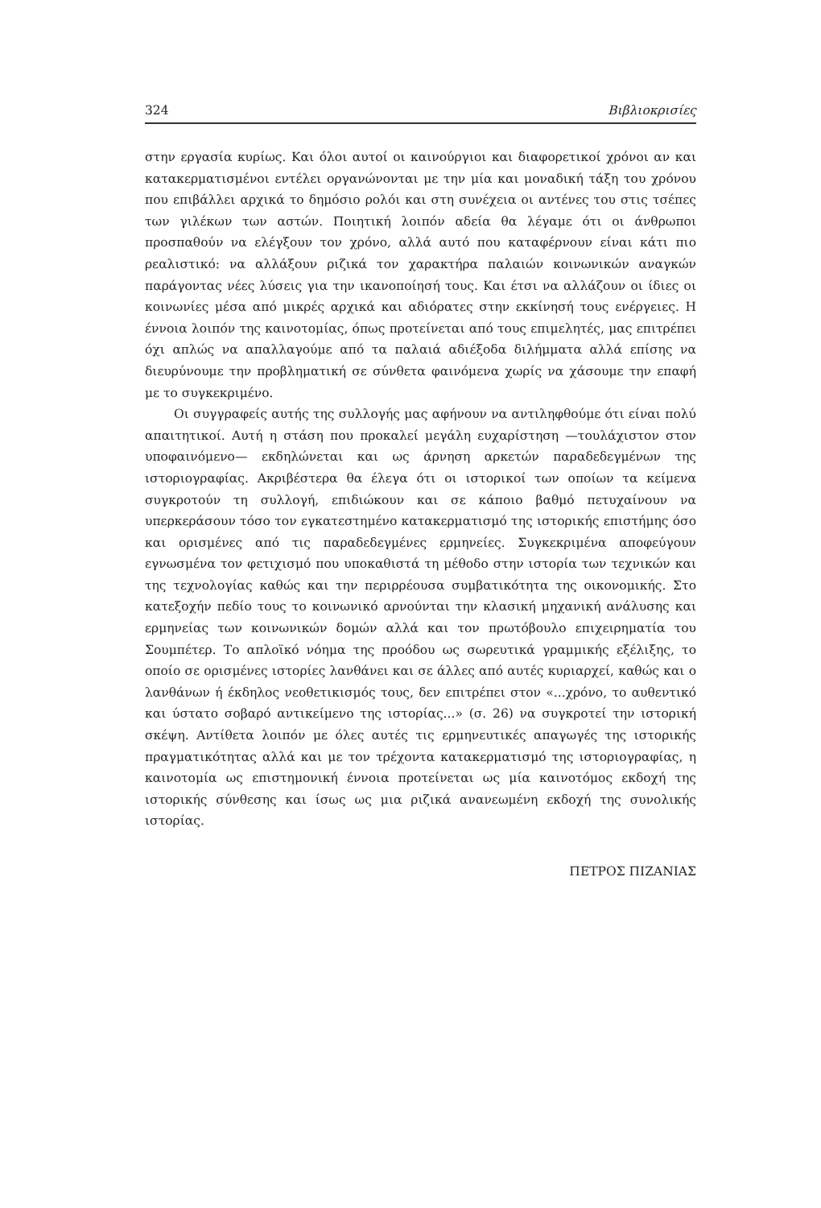324 Βιβλιοκρισίες
στην εργασία κυρίως. Και όλοι αυτοί οι καινούργιοι και διαφορετικοί χρόνοι αν και κατακερματισμένοι εντέλει οργανώνονται με την μία και μοναδική τάξη του χρόνου που επιβάλλει αρχικά το δημόσιο ρολόι και στη συνέχεια οι αντένες του στις τσέπες των γιλέκων των αστών. Ποιητική λοιπόν αδεία θα λέγαμε ότι οι άνθρωποι προσπαθούν να ελέγξουν τον χρόνο, αλλά αυτό που καταφέρνουν είναι κάτι πιο ρεαλιστικό: να αλλάξουν ριζικά τον χαρακτήρα παλαιών κοινωνικών αναγκών παράγοντας νέες λύσεις για την ικανοποίησή τους. Και έτσι να αλλάζουν οι ίδιες οι κοινωνίες μέσα από μικρές αρχικά και αδιόρατες στην εκκίνησή τους ενέργειες. Η έννοια λοιπόν της καινοτομίας, όπως προτείνεται από τους επιμελητές, μας επιτρέπει όχι απλώς να απαλλαγούμε από τα παλαιά αδιέξοδα διλήμματα αλλά επίσης να διευρύνουμε την προβληματική σε σύνθετα φαινόμενα χωρίς να χάσουμε την επαφή με το συγκεκριμένο.
Οι συγγραφείς αυτής της συλλογής μας αφήνουν να αντιληφθούμε ότι είναι πολύ απαιτητικοί. Αυτή η στάση που προκαλεί μεγάλη ευχαρίστηση —τουλάχιστον στον υποφαινόμενο— εκδηλώνεται και ως άρνηση αρκετών παραδεδεγμένων της ιστοριογραφίας. Ακριβέστερα θα έλεγα ότι οι ιστορικοί των οποίων τα κείμενα συγκροτούν τη συλλογή, επιδιώκουν και σε κάποιο βαθμό πετυχαίνουν να υπερκεράσουν τόσο τον εγκατεστημένο κατακερματισμό της ιστορικής επιστήμης όσο και ορισμένες από τις παραδεδεγμένες ερμηνείες. Συγκεκριμένα αποφεύγουν εγνωσμένα τον φετιχισμό που υποκαθιστά τη μέθοδο στην ιστορία των τεχνικών και της τεχνολογίας καθώς και την περιρρέουσα συμβατικότητα της οικονομικής. Στο κατεξοχήν πεδίο τους το κοινωνικό αρνούνται την κλασική μηχανική ανάλυσης και ερμηνείας των κοινωνικών δομών αλλά και τον πρωτόβουλο επιχειρηματία του Σουμπέτερ. Το απλοϊκό νόημα της προόδου ως σωρευτικά γραμμικής εξέλιξης, το οποίο σε ορισμένες ιστορίες λανθάνει και σε άλλες από αυτές κυριαρχεί, καθώς και ο λανθάνων ή έκδηλος νεοθετικισμός τους, δεν επιτρέπει στον «...χρόνο, το αυθεντικό και ύστατο σοβαρό αντικείμενο της ιστορίας...» (σ. 26) να συγκροτεί την ιστορική σκέψη. Αντίθετα λοιπόν με όλες αυτές τις ερμηνευτικές απαγωγές της ιστορικής πραγματικότητας αλλά και με τον τρέχοντα κατακερματισμό της ιστοριογραφίας, η καινοτομία ως επιστημονική έννοια προτείνεται ως μία καινοτόμος εκδοχή της ιστορικής σύνθεσης και ίσως ως μια ριζικά ανανεωμένη εκδοχή της συνολικής ιστορίας.
ΠΕΤΡΟΣ ΠΙΖΑΝΙΑΣ